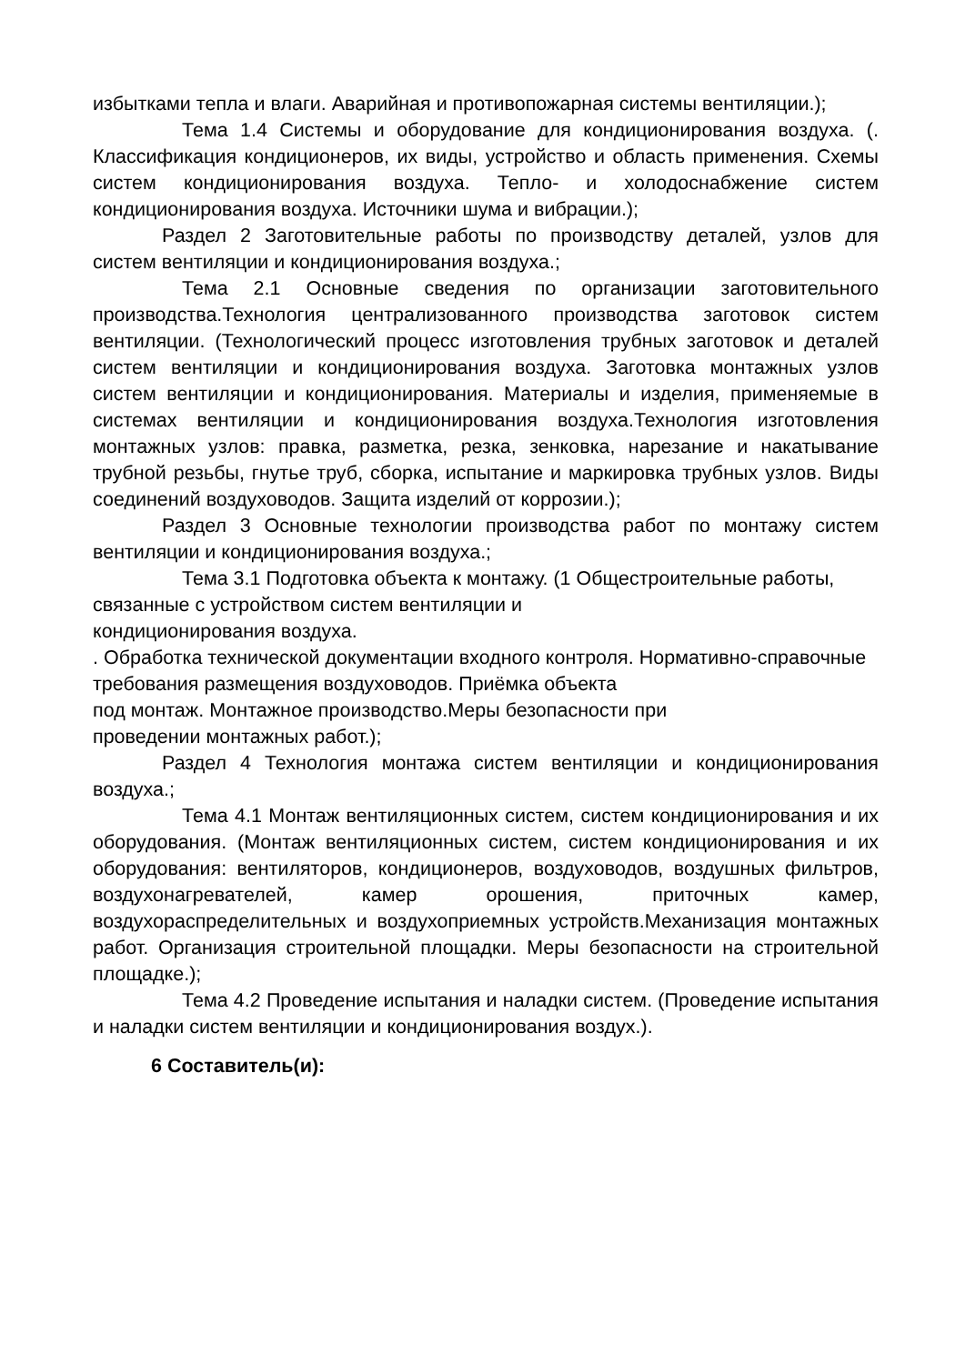избытками тепла и влаги. Аварийная и противопожарная системы вентиляции.);
Тема 1.4 Системы и оборудование для кондиционирования воздуха. (. Классификация кондиционеров, их виды, устройство и область применения. Схемы систем кондиционирования воздуха. Тепло- и холодоснабжение систем кондиционирования воздуха. Источники шума и вибрации.);
Раздел 2 Заготовительные работы по производству деталей, узлов для систем вентиляции и кондиционирования воздуха.;
Тема 2.1 Основные сведения по организации заготовительного производства.Технология централизованного производства заготовок систем вентиляции. (Технологический процесс изготовления трубных заготовок и деталей систем вентиляции и кондиционирования воздуха. Заготовка монтажных узлов систем вентиляции и кондиционирования. Материалы и изделия, применяемые в системах вентиляции и кондиционирования воздуха.Технология изготовления монтажных узлов: правка, разметка, резка, зенковка, нарезание и накатывание трубной резьбы, гнутье труб, сборка, испытание и маркировка трубных узлов. Виды соединений воздуховодов. Защита изделий от коррозии.);
Раздел 3 Основные технологии производства работ по монтажу систем вентиляции и кондиционирования воздуха.;
Тема 3.1 Подготовка объекта к монтажу. (1 Общестроительные работы, связанные с устройством систем вентиляции и
кондиционирования воздуха.
. Обработка технической документации входного контроля. Нормативно-справочные требования размещения воздуховодов. Приёмка объекта
под монтаж. Монтажное производство.Меры безопасности при
проведении монтажных работ.);
Раздел 4 Технология монтажа систем вентиляции и кондиционирования воздуха.;
Тема 4.1 Монтаж вентиляционных систем, систем кондиционирования и их оборудования. (Монтаж вентиляционных систем, систем кондиционирования и их оборудования: вентиляторов, кондиционеров, воздуховодов, воздушных фильтров, воздухонагревателей, камер орошения, приточных камер, воздухораспределительных и воздухоприемных устройств.Механизация монтажных работ. Организация строительной площадки. Меры безопасности на строительной площадке.);
Тема 4.2 Проведение испытания и наладки систем. (Проведение испытания и наладки систем вентиляции и кондиционирования воздух.).
6 Составитель(и):